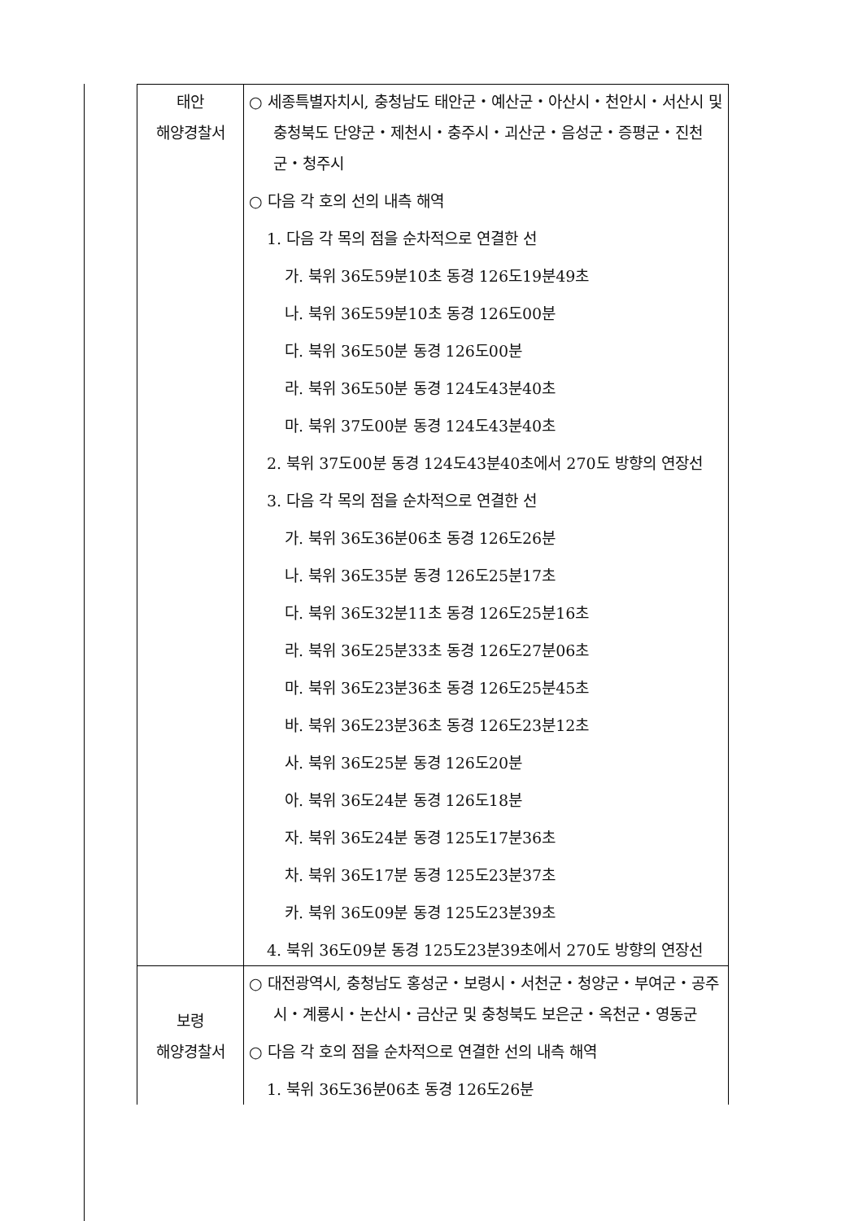| 태안 해양경찰서 | ○ 세종특별자치시, 충청남도 태안군・예산군・아산시・천안시・서산시 및 충청북도 단양군・제천시・충주시・괴산군・음성군・증평군・진천군・청주시 ○ 다음 각 호의 선의 내측 해역 1. 다음 각 목의 점을 순차적으로 연결한 선 가. 북위 36도59분10초 동경 126도19분49초 나. 북위 36도59분10초 동경 126도00분 다. 북위 36도50분 동경 126도00분 라. 북위 36도50분 동경 124도43분40초 마. 북위 37도00분 동경 124도43분40초 2. 북위 37도00분 동경 124도43분40초에서 270도 방향의 연장선 3. 다음 각 목의 점을 순차적으로 연결한 선 가. 북위 36도36분06초 동경 126도26분 나. 북위 36도35분 동경 126도25분17초 다. 북위 36도32분11초 동경 126도25분16초 라. 북위 36도25분33초 동경 126도27분06초 마. 북위 36도23분36초 동경 126도25분45초 바. 북위 36도23분36초 동경 126도23분12초 사. 북위 36도25분 동경 126도20분 아. 북위 36도24분 동경 126도18분 자. 북위 36도24분 동경 125도17분36초 차. 북위 36도17분 동경 125도23분37초 카. 북위 36도09분 동경 125도23분39초 4. 북위 36도09분 동경 125도23분39초에서 270도 방향의 연장선 |
| 보령 해양경찰서 | ○ 대전광역시, 충청남도 홍성군・보령시・서천군・청양군・부여군・공주시・계룡시・논산시・금산군 및 충청북도 보은군・옥천군・영동군 ○ 다음 각 호의 점을 순차적으로 연결한 선의 내측 해역 1. 북위 36도36분06초 동경 126도26분 |